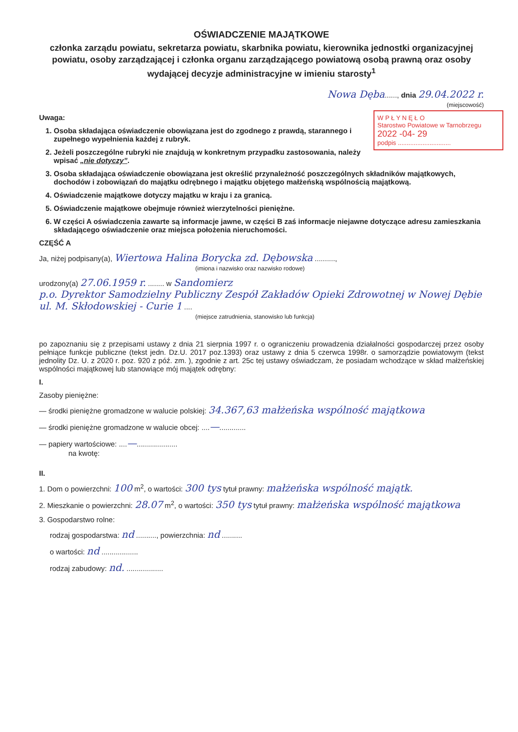OŚWIADCZENIE MAJĄTKOWE
członka zarządu powiatu, sekretarza powiatu, skarbnika powiatu, kierownika jednostki organizacyjnej powiatu, osoby zarządzającej i członka organu zarządzającego powiatową osobą prawną oraz osoby wydającej decyzje administracyjne w imieniu starosty<sup>1</sup>
Nowa Dęba......, dnia 29.04.2022 r.
(miejscowość)
W P Ł Y N Ę Ł O
Starostwo Powiatowe w Tarnobrzegu
2022 -04- 29
podpis ..............................
Uwaga:
1. Osoba składająca oświadczenie obowiązana jest do zgodnego z prawdą, starannego i zupełnego wypełnienia każdej z rubryk.
2. Jeżeli poszczególne rubryki nie znajdują w konkretnym przypadku zastosowania, należy wpisać „nie dotyczy”.
3. Osoba składająca oświadczenie obowiązana jest określić przynależność poszczególnych składników majątkowych, dochodów i zobowiązań do majątku odrębnego i majątku objętego małżeńską wspólnością majątkową.
4. Oświadczenie majątkowe dotyczy majątku w kraju i za granicą.
5. Oświadczenie majątkowe obejmuje również wierzytelności pieniężne.
6. W części A oświadczenia zawarte są informacje jawne, w części B zaś informacje niejawne dotyczące adresu zamieszkania składającego oświadczenie oraz miejsca położenia nieruchomości.
CZĘŚĆ A
Ja, niżej podpisany(a), Wiertowa Halina Borycka zd. Dębowska ..........,
(imiona i nazwisko oraz nazwisko rodowe)
urodzony(a) 27.06.1959 r. ........ w Sandomierz
p.o. Dyrektor Samodzielny Publiczny Zespół Zakładów Opieki Zdrowotnej w Nowej Dębie ul. M. Skłodowskiej - Curie 1 ....
(miejsce zatrudnienia, stanowisko lub funkcja)
po zapoznaniu się z przepisami ustawy z dnia 21 sierpnia 1997 r. o ograniczeniu prowadzenia działalności gospodarczej przez osoby pełniące funkcje publiczne (tekst jedn. Dz.U. 2017 poz.1393) oraz ustawy z dnia 5 czerwca 1998r. o samorządzie powiatowym (tekst jednolity Dz. U. z 2020 r. poz. 920 z póź. zm. ), zgodnie z art. 25c tej ustawy oświadczam, że posiadam wchodzące w skład małżeńskiej wspólności majątkowej lub stanowiące mój majątek odrębny:
I.
Zasoby pieniężne:
— środki pieniężne gromadzone w walucie polskiej: 34.367,63 małżeńska wspólność majątkowa
— środki pieniężne gromadzone w walucie obcej: ....—.............
— papiery wartościowe: ....—....................
na kwotę:
II.
1. Dom o powierzchni: 100 m<sup>2</sup>, o wartości: 300 tys tytuł prawny: małżeńska wspólność majątk.
2. Mieszkanie o powierzchni: 28.07 m<sup>2</sup>, o wartości: 350 tys tytuł prawny: małżeńska wspólność majątkowa
3. Gospodarstwo rolne:
rodzaj gospodarstwa: nd .........., powierzchnia: nd ..........
o wartości: nd ..................
rodzaj zabudowy: nd. ..................